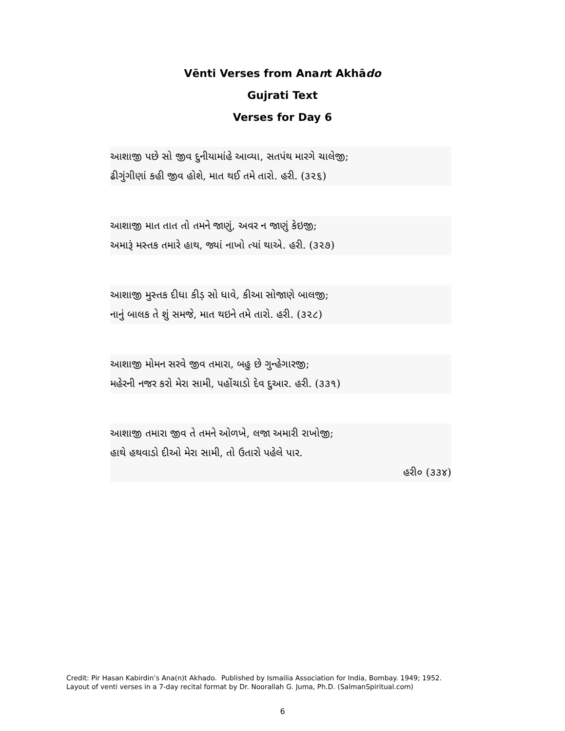Vēnti Verses from Anant Akhādo
Gujrati Text
Verses for Day 6
આશાજી પછે સો જીવ દુનીયામાંહે આવ્યા, સતપંથ મારગે ચાલેજી;
ઢીગુંગીણાં કહી જીવ હોશે, માત થઈ તમે તારો. હરી. (૩૨૬)
આશાજી માત તાત તો તમને જાણું, અવર ન જાણું કેઇજી;
અમારૂં મસ્તક તમારે હાથ, જ્યાં નાખો ત્યાં થાએ. હરી. (૩૨૭)
આશાજી મુસ્તક દીધા કીડ઼ સો ધાવે, કીઆ સોજાણે બાલજી;
નાનું બાલક તે શું સમજે, માત થઇને તમે તારો. હરી. (૩૨૮)
આશાજી મોમન સરવે જીવ તમારા, બહુ છે ગુન્હેગારજી;
મહેરની નજર કરો મેરા સામી, પહોંચાડો દેવ દુઆર. હરી. (૩૩૧)
આશાજી તમારા જીવ તે તમને ઓળખે, લજા અમારી રાખોજી;
હાથે હથવાડો દીઓ મેરા સામી, તો ઉતારો પહેલે પાર.
હરી૦ (૩૩૪)
Credit: Pir Hasan Kabirdin’s Ana(n)t Akhado. Published by Ismailia Association for India, Bombay. 1949; 1952.
Layout of venti verses in a 7-day recital format by Dr. Noorallah G. Juma, Ph.D. (SalmanSpiritual.com)
6